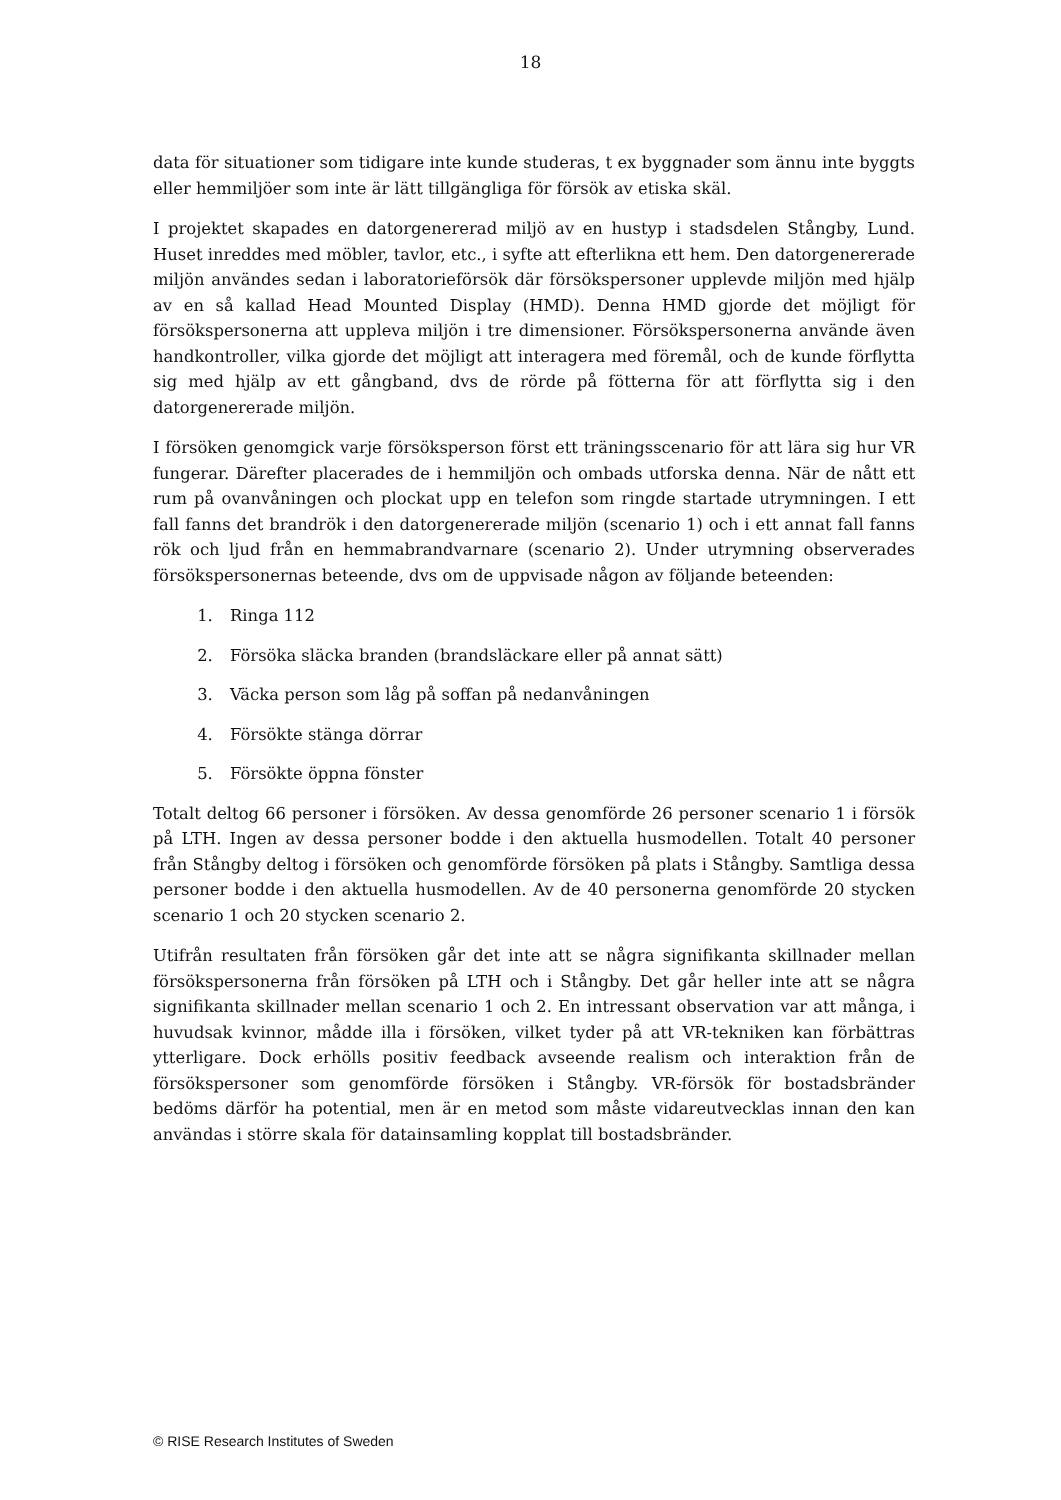18
data för situationer som tidigare inte kunde studeras, t ex byggnader som ännu inte byggts eller hemmiljöer som inte är lätt tillgängliga för försök av etiska skäl.
I projektet skapades en datorgenererad miljö av en hustyp i stadsdelen Stångby, Lund. Huset inreddes med möbler, tavlor, etc., i syfte att efterlikna ett hem. Den datorgenererade miljön användes sedan i laboratorieförsök där försökspersoner upplevde miljön med hjälp av en så kallad Head Mounted Display (HMD). Denna HMD gjorde det möjligt för försökspersonerna att uppleva miljön i tre dimensioner. Försökspersonerna använde även handkontroller, vilka gjorde det möjligt att interagera med föremål, och de kunde förflytta sig med hjälp av ett gångband, dvs de rörde på fötterna för att förflytta sig i den datorgenererade miljön.
I försöken genomgick varje försöksperson först ett träningsscenario för att lära sig hur VR fungerar. Därefter placerades de i hemmiljön och ombads utforska denna. När de nått ett rum på ovanvåningen och plockat upp en telefon som ringde startade utrymningen. I ett fall fanns det brandrök i den datorgenererade miljön (scenario 1) och i ett annat fall fanns rök och ljud från en hemmabrandvarnare (scenario 2). Under utrymning observerades försökspersonernas beteende, dvs om de uppvisade någon av följande beteenden:
1. Ringa 112
2. Försöka släcka branden (brandsläckare eller på annat sätt)
3. Väcka person som låg på soffan på nedanvåningen
4. Försökte stänga dörrar
5. Försökte öppna fönster
Totalt deltog 66 personer i försöken. Av dessa genomförde 26 personer scenario 1 i försök på LTH. Ingen av dessa personer bodde i den aktuella husmodellen. Totalt 40 personer från Stångby deltog i försöken och genomförde försöken på plats i Stångby. Samtliga dessa personer bodde i den aktuella husmodellen. Av de 40 personerna genomförde 20 stycken scenario 1 och 20 stycken scenario 2.
Utifrån resultaten från försöken går det inte att se några signifikanta skillnader mellan försökspersonerna från försöken på LTH och i Stångby. Det går heller inte att se några signifikanta skillnader mellan scenario 1 och 2. En intressant observation var att många, i huvudsak kvinnor, mådde illa i försöken, vilket tyder på att VR-tekniken kan förbättras ytterligare. Dock erhölls positiv feedback avseende realism och interaktion från de försökspersoner som genomförde försöken i Stångby. VR-försök för bostadsbränder bedöms därför ha potential, men är en metod som måste vidareutvecklas innan den kan användas i större skala för datainsamling kopplat till bostadsbränder.
© RISE Research Institutes of Sweden